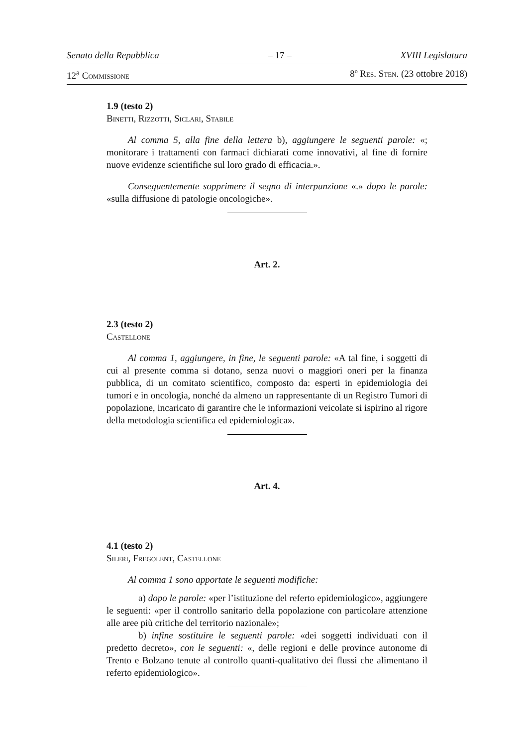Senato della Repubblica – 17 – XVIII Legislatura
12<sup>a</sup> Commissione 8º Res. Sten. (23 ottobre 2018)
1.9 (testo 2)
Binetti, Rizzotti, Siclari, Stabile
Al comma 5, alla fine della lettera b), aggiungere le seguenti parole: «; monitorare i trattamenti con farmaci dichiarati come innovativi, al fine di fornire nuove evidenze scientifiche sul loro grado di efficacia.».
Conseguentemente sopprimere il segno di interpunzione «.» dopo le parole: «sulla diffusione di patologie oncologiche».
Art. 2.
2.3 (testo 2)
Castellone
Al comma 1, aggiungere, in fine, le seguenti parole: «A tal fine, i soggetti di cui al presente comma si dotano, senza nuovi o maggiori oneri per la finanza pubblica, di un comitato scientifico, composto da: esperti in epidemiologia dei tumori e in oncologia, nonché da almeno un rappresentante di un Registro Tumori di popolazione, incaricato di garantire che le informazioni veicolate si ispirino al rigore della metodologia scientifica ed epidemiologica».
Art. 4.
4.1 (testo 2)
Sileri, Fregolent, Castellone
Al comma 1 sono apportate le seguenti modifiche:
a) dopo le parole: «per l’istituzione del referto epidemiologico», aggiungere le seguenti: «per il controllo sanitario della popolazione con particolare attenzione alle aree più critiche del territorio nazionale»;
b) infine sostituire le seguenti parole: «dei soggetti individuati con il predetto decreto», con le seguenti: «, delle regioni e delle province autonome di Trento e Bolzano tenute al controllo quanti-qualitativo dei flussi che alimentano il referto epidemiologico».